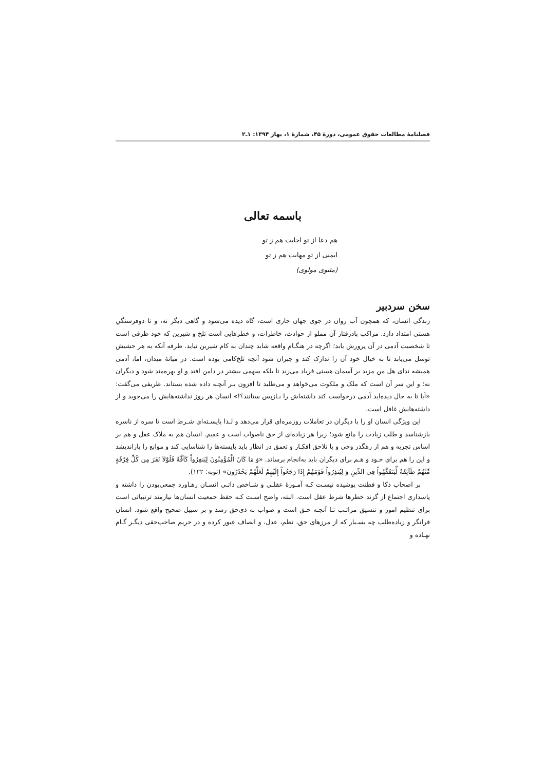فصلنامهٔ مطالعات حقوق عمومی، دورهٔ ۴۵، شمارهٔ ۱، بهار ۱۳۹۴: ۱ـ۲
باسمه تعالی
هم دعا از تو اجابت هم ز تو
ایمنی از تو مهابت هم ز تو
(مثنوی مولوی)
سخن سردبیر
زندگی انسان، که همچون آب روان در جوی جهان جاری است، گاه دیده می‌شود و گاهی دیگر نه، و تا دوفرسنگیِ هستی امتداد دارد. مراکب بادرفتار آن مملو از حوادث، خاطرات، و خطرهایی است تلخ و شیرین که خود ظرفی است تا شخصیت آدمی در آن پرورش یابد؛ اگرچه در هنگـام واقعه شاید چندان به کام شیرین نیاید. طرفه آنکه به هر حشیش توسل می‌یابد تا به خیال خود آن را تدارک کند و جبران شود آنچه تلخ‌کامی بوده است. در میانهٔ میدان، اما، آدمی همیشه ندای هل من مزید بر آسمان هستی فریاد می‌زند تا بلکه سهمی بیشتر در دامن افتد و او بهره‌مند شود و دیگران نه؛ و این سر آن است که ملک و ملکوت می‌خواهد و می‌طلبد تا افزون بـر آنچـه داده شده بستاند. ظریفی می‌گفت: «آیا تا به حال دیده‌اید آدمی درخواست کند داشته‌اش را بـازپس ستانند؟!» انسان هر روز نداشته‌هایش را می‌جوید و از داشته‌هایش غافل است.
این ویژگی انسان او را با دیگران در تعاملات روزمره‌ای قرار می‌دهد و لـذا بایسـته‌ای شـرط است تا سره از ناسره بازشناسد و طلب زیادت را مانع شود؛ زیرا هر زیاده‌ای از حق ناصواب است و عقیم. انسان هم به ملاک عقل و هم بر اساس تجربه و هم از رهگذر وحی و با تلاحق افکـار و تعمق در انظار باید بایسته‌ها را شناسایی کند و موانع را بازاندیشد و این را هم برای خـود و هـم برای دیگران باید به‌انجام برساند. «وَ مَا كَانَ الْمُؤْمِنُونَ لِيَنفِرُواْ كَآفَّةً فَلَوْلاَ نَفَرَ مِن كُلِّ فِرْقَةٍ مِّنْهُمْ طَآئِفَةٌ لِّيَتَفَقَّهُواْ فِي الدِّينِ وَ لِيُنذِرُواْ قَوْمَهُمْ إِذَا رَجَعُواْ إِلَيْهِمْ لَعَلَّهُمْ يَحْذَرُونَ» (توبه: ۱۲۲).
بر اصحاب ذکا و فطنت پوشیده نیسـت کـه آمـوزهٔ عقلـی و شـاخص ذاتـی انسـان رهـاورد جمعی‌بودن را داشته و پاسداری اجتماع از گزند خطرها شرط عقل است. البته، واضح اسـت کـه حفظ جمعیت انسان‌ها نیازمند ترتیباتی است برای تنظیم امور و تنسیق مراتـب تـا آنچـه حـق است و صواب به ذی‌حق رسد و بر سبیل صحیح واقع شود. انسان فرانگر و زیاده‌طلب چه بسـیار که از مرزهای حق، نظم، عدل، و انصاف عبور کرده و در حریم صاحب‌حقی دیگـر گـام نهـاده و